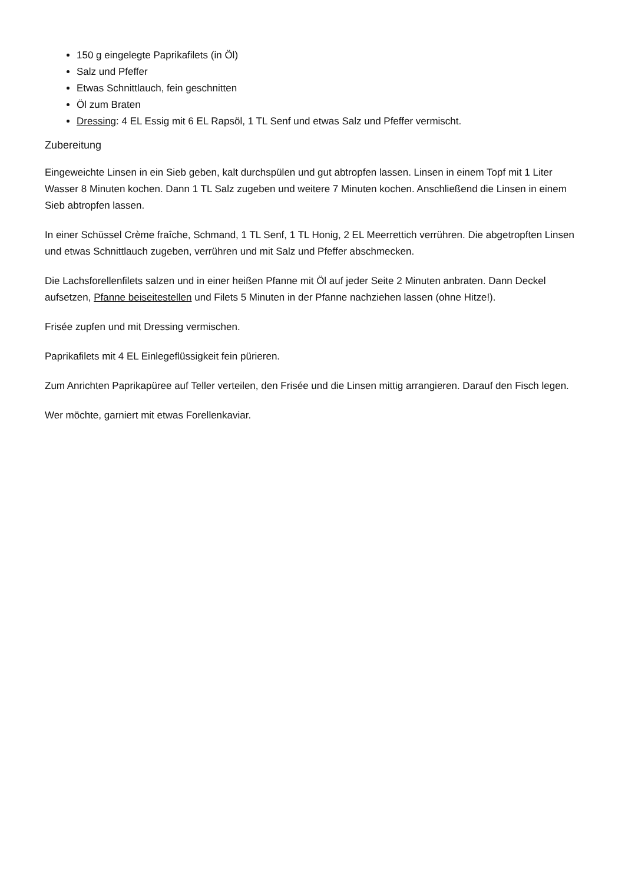150 g eingelegte Paprikafilets (in Öl)
Salz und Pfeffer
Etwas Schnittlauch, fein geschnitten
Öl zum Braten
Dressing: 4 EL Essig mit 6 EL Rapsöl, 1 TL Senf und etwas Salz und Pfeffer vermischt.
Zubereitung
Eingeweichte Linsen in ein Sieb geben, kalt durchspülen und gut abtropfen lassen. Linsen in einem Topf mit 1 Liter Wasser 8 Minuten kochen. Dann 1 TL Salz zugeben und weitere 7 Minuten kochen. Anschließend die Linsen in einem Sieb abtropfen lassen.
In einer Schüssel Crème fraîche, Schmand, 1 TL Senf, 1 TL Honig, 2 EL Meerrettich verrühren. Die abgetropften Linsen und etwas Schnittlauch zugeben, verrühren und mit Salz und Pfeffer abschmecken.
Die Lachsforellenfilets salzen und in einer heißen Pfanne mit Öl auf jeder Seite 2 Minuten anbraten. Dann Deckel aufsetzen, Pfanne beiseitestellen und Filets 5 Minuten in der Pfanne nachziehen lassen (ohne Hitze!).
Frisée zupfen und mit Dressing vermischen.
Paprikafilets mit 4 EL Einlegeflüssigkeit fein pürieren.
Zum Anrichten Paprikapüree auf Teller verteilen, den Frisée und die Linsen mittig arrangieren. Darauf den Fisch legen.
Wer möchte, garniert mit etwas Forellenkaviar.